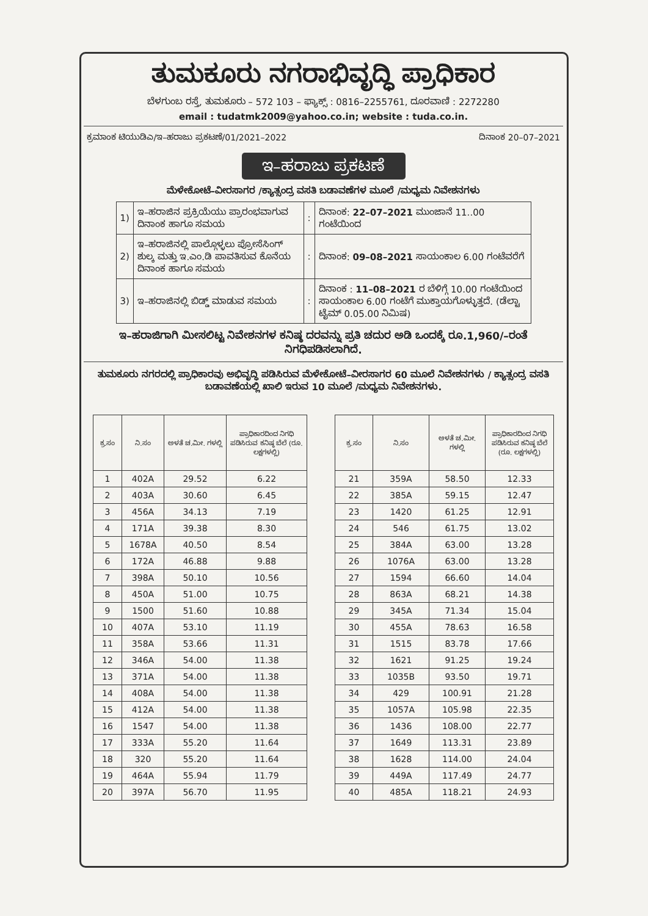ತುಮಕೂರು ನಗರಾಭಿವೃದ್ಧಿ ಪ್ರಾಧಿಕಾರ
ಬೆಳಗುಂಬ ರಸ್ತೆ, ತುಮಕೂರು – 572 103 – ಫ್ಯಾಕ್ಸ್ : 0816–2255761, ದೂರವಾಣಿ : 2272280
email : tudatmk2009@yahoo.co.in; website : tuda.co.in.
ಕ್ರಮಾಂಕ ಟಿಯುಡಿಎ/ಇ–ಹರಾಜು ಪ್ರಕಟಣೆ/01/2021–2022 ದಿನಾಂಕ 20–07–2021
ಇ–ಹರಾಜು ಪ್ರಕಟಣೆ
ಮೆಳೇಕೋಟೆ–ವೀರಸಾಗರ /ಕ್ಯಾತ್ಸಂದ್ರ ವಸತಿ ಬಡಾವಣೆಗಳ ಮೂಲೆ /ಮಧ್ಯಮ ನಿವೇಶನಗಳು
| 1) | ಇ–ಹರಾಜಿನ ಪ್ರಕ್ರಿಯೆಯು ಪ್ರಾರಂಭವಾಗುವ ದಿನಾಂಕ ಹಾಗೂ ಸಮಯ | : | ದಿನಾಂಕ: 22–07–2021 ಮುಂಜಾನೆ 11..00 ಗಂಟೆಯಿಂದ |
| 2) | ಇ–ಹರಾಜಿನಲ್ಲಿ ಪಾಲ್ಗೊಳ್ಳಲು ಪ್ರೋಸೆಸಿಂಗ್ ಶುಲ್ಕ ಮತ್ತು ಇ.ಎಂ.ಡಿ ಪಾವತಿಸುವ ಕೊನೆಯ ದಿನಾಂಕ ಹಾಗೂ ಸಮಯ | : | ದಿನಾಂಕ: 09–08–2021 ಸಾಯಂಕಾಲ 6.00 ಗಂಟೆವರೆಗೆ |
| 3) | ಇ–ಹರಾಜಿನಲ್ಲಿ ಬಿಡ್ಡ್ ಮಾಡುವ ಸಮಯ | : | ದಿನಾಂಕ : 11–08–2021 ರ ಬೆಳಿಗ್ಗೆ 10.00 ಗಂಟೆಯಿಂದ ಸಾಯಂಕಾಲ 6.00 ಗಂಟೆಗೆ ಮುಕ್ತಾಯಗೊಳ್ಳುತ್ತದೆ. (ಡೆಲ್ಟಾ ಟೈಮ್ 0.05.00 ನಿಮಿಷ) |
ಇ–ಹರಾಜಿಗಾಗಿ ಮೀಸಲಿಟ್ಟ ನಿವೇಶನಗಳ ಕನಿಷ್ಠ ದರವನ್ನು ಪ್ರತಿ ಚದುರ ಅಡಿ ಒಂದಕ್ಕೆ ರೂ.1,960/–ರಂತೆ ನಿಗಧಿಪಡಿಸಲಾಗಿದೆ.
ತುಮಕೂರು ನಗರದಲ್ಲಿ ಪ್ರಾಧಿಕಾರವು ಅಭಿವೃದ್ಧಿ ಪಡಿಸಿರುವ ಮೆಳೇಕೋಟೆ–ವೀರಸಾಗರ 60 ಮೂಲೆ ನಿವೇಶನಗಳು / ಕ್ಯಾತ್ಸಂದ್ರ ವಸತಿ ಬಡಾವಣೆಯಲ್ಲಿ ಖಾಲಿ ಇರುವ 10 ಮೂಲೆ /ಮಧ್ಯಮ ನಿವೇಶನಗಳು.
| ಕ್ರ.ಸಂ | ನಿ.ಸಂ | ಅಳತೆ ಚ.ಮೀ. ಗಳಲ್ಲಿ | ಪ್ರಾಧಿಕಾರದಿಂದ ನಿಗಧಿ ಪಡಿಸಿರುವ ಕನಿಷ್ಠ ಬೆಲೆ (ರೂ. ಲಕ್ಷಗಳಲ್ಲಿ) |
| --- | --- | --- | --- |
| 1 | 402A | 29.52 | 6.22 |
| 2 | 403A | 30.60 | 6.45 |
| 3 | 456A | 34.13 | 7.19 |
| 4 | 171A | 39.38 | 8.30 |
| 5 | 1678A | 40.50 | 8.54 |
| 6 | 172A | 46.88 | 9.88 |
| 7 | 398A | 50.10 | 10.56 |
| 8 | 450A | 51.00 | 10.75 |
| 9 | 1500 | 51.60 | 10.88 |
| 10 | 407A | 53.10 | 11.19 |
| 11 | 358A | 53.66 | 11.31 |
| 12 | 346A | 54.00 | 11.38 |
| 13 | 371A | 54.00 | 11.38 |
| 14 | 408A | 54.00 | 11.38 |
| 15 | 412A | 54.00 | 11.38 |
| 16 | 1547 | 54.00 | 11.38 |
| 17 | 333A | 55.20 | 11.64 |
| 18 | 320 | 55.20 | 11.64 |
| 19 | 464A | 55.94 | 11.79 |
| 20 | 397A | 56.70 | 11.95 |
| ಕ್ರ.ಸಂ | ನಿ.ಸಂ | ಅಳತೆ ಚ.ಮೀ. ಗಳಲ್ಲಿ | ಪ್ರಾಧಿಕಾರದಿಂದ ನಿಗಧಿ ಪಡಿಸಿರುವ ಕನಿಷ್ಠ ಬೆಲೆ (ರೂ. ಲಕ್ಷಗಳಲ್ಲಿ) |
| --- | --- | --- | --- |
| 21 | 359A | 58.50 | 12.33 |
| 22 | 385A | 59.15 | 12.47 |
| 23 | 1420 | 61.25 | 12.91 |
| 24 | 546 | 61.75 | 13.02 |
| 25 | 384A | 63.00 | 13.28 |
| 26 | 1076A | 63.00 | 13.28 |
| 27 | 1594 | 66.60 | 14.04 |
| 28 | 863A | 68.21 | 14.38 |
| 29 | 345A | 71.34 | 15.04 |
| 30 | 455A | 78.63 | 16.58 |
| 31 | 1515 | 83.78 | 17.66 |
| 32 | 1621 | 91.25 | 19.24 |
| 33 | 1035B | 93.50 | 19.71 |
| 34 | 429 | 100.91 | 21.28 |
| 35 | 1057A | 105.98 | 22.35 |
| 36 | 1436 | 108.00 | 22.77 |
| 37 | 1649 | 113.31 | 23.89 |
| 38 | 1628 | 114.00 | 24.04 |
| 39 | 449A | 117.49 | 24.77 |
| 40 | 485A | 118.21 | 24.93 |